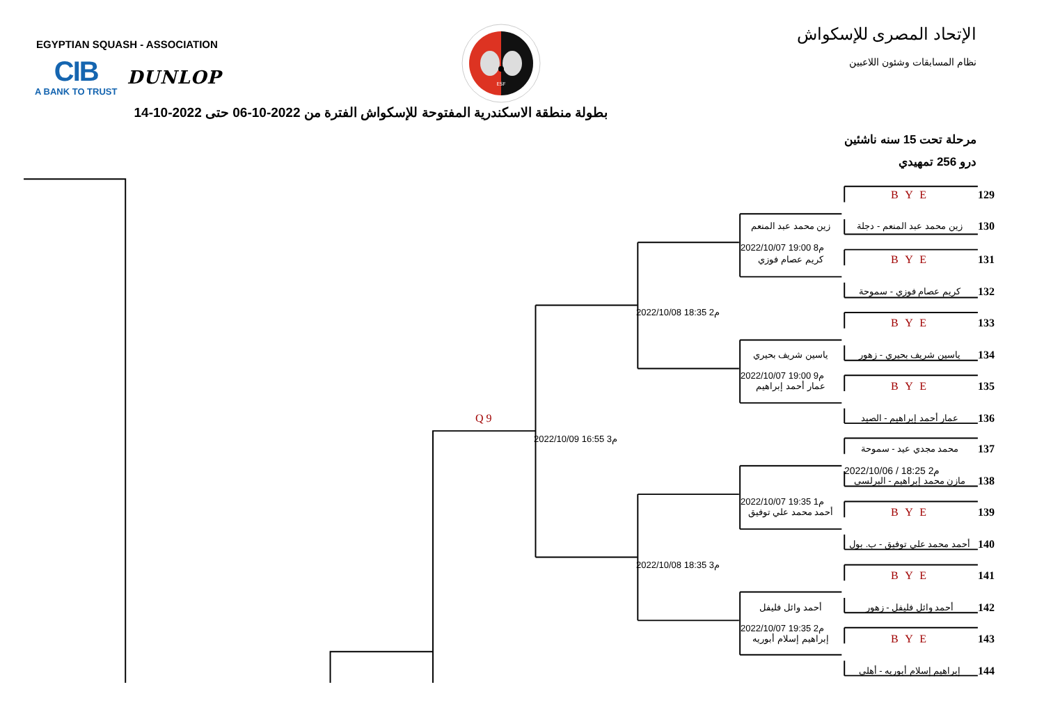EGYPTIAN SQUASH - ASSOCIATION
CIB
A BANK TO TRUST
DUNLOP
ESF
الإتحاد المصرى للإسكواش
نظام المسابقات وشئون اللاعبين
بطولة منطقة الاسكندرية المفتوحة للإسكواش الفترة من 2022-10-06 حتى 2022-10-14
مرحلة تحت 15 سنه ناشئين
درو 256 تمهيدي
B Y E 129
زين محمد عبد المنعم زين محمد عبد المنعم - دجلة 130
2022/10/07 19:00 8م
كريم عصام فوزي B Y E 131
كريم عصام فوزي - سموحة 132
2022/10/08 18:35 2م
B Y E 133
ياسين شريف بحيري ياسين شريف بحيري - زهور 134
2022/10/07 19:00 9م
عمار أحمد إبراهيم B Y E 135
Q 9 عمار أحمد إبراهيم - الصيد 136
2022/10/09 16:55 3م
محمد مجدي عيد - سموحة 137
2022/10/06 / 18:25 2م
مازن محمد إبراهيم - البرلسى 138
2022/10/07 19:35 1م
أحمد محمد علي توفيق B Y E 139
أحمد محمد علي توفيق - ب. بول 140
2022/10/08 18:35 3م
B Y E 141
أحمد وائل فليفل أحمد وائل فليفل - زهور 142
2022/10/07 19:35 2م
إبراهيم إسلام أبوريه B Y E 143
إبراهيم إسلام أبوريه - أهلى 144